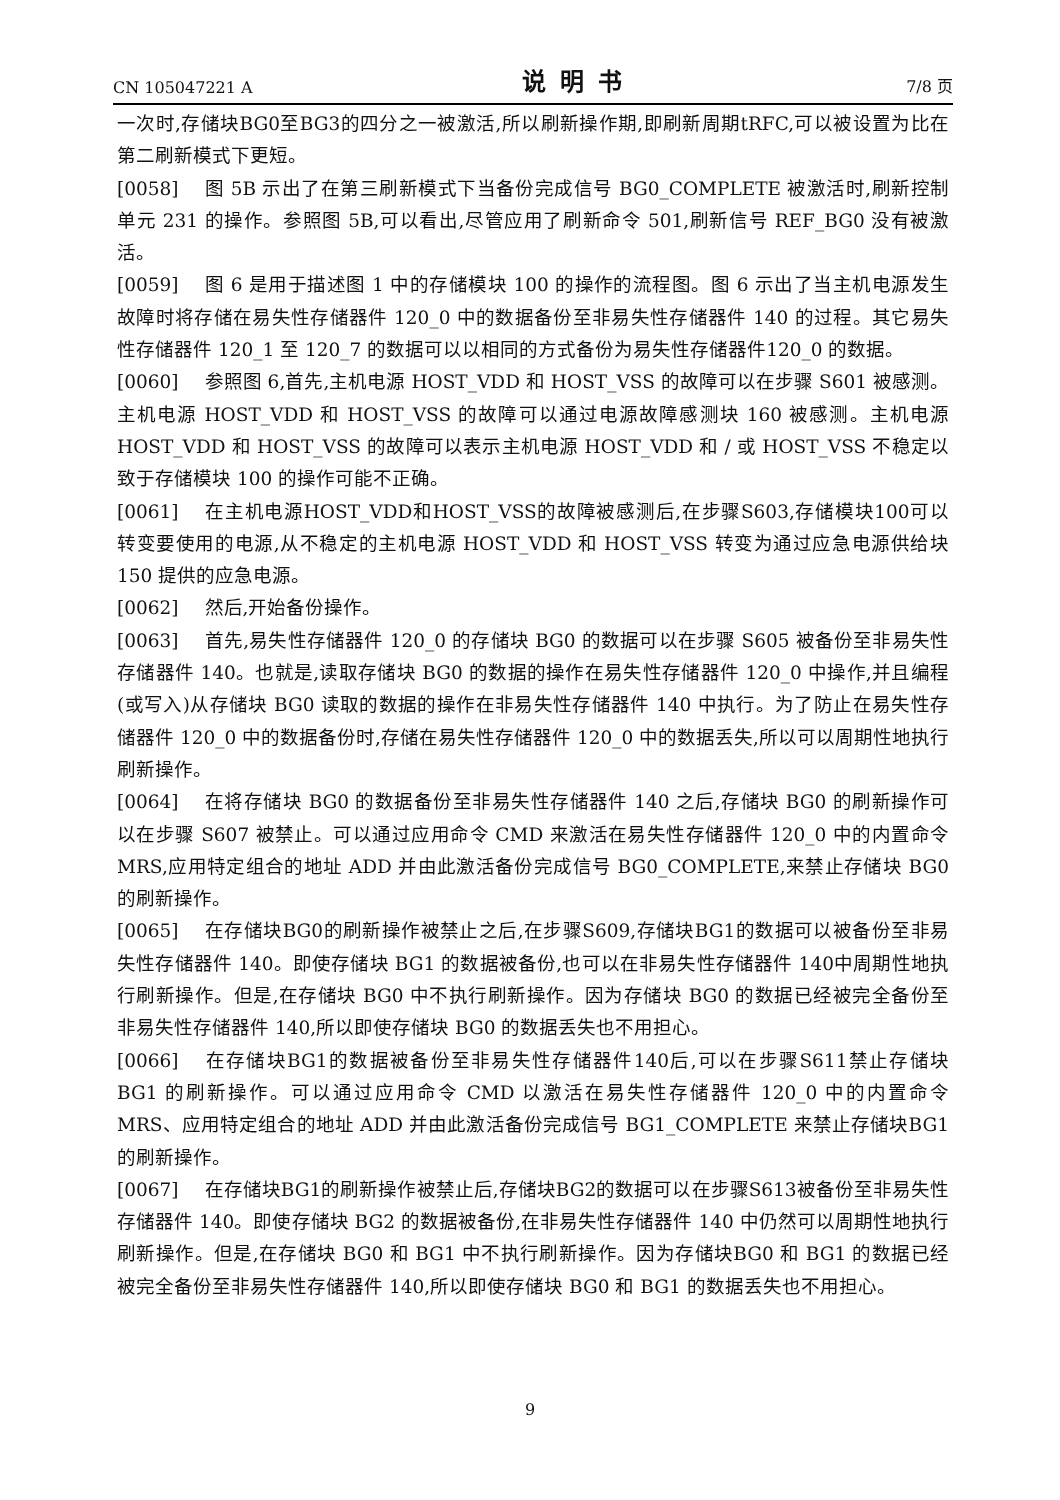CN 105047221 A 说明书 7/8 页
一次时,存储块BG0至BG3的四分之一被激活,所以刷新操作期,即刷新周期tRFC,可以被设置为比在第二刷新模式下更短。
[0058] 图 5B 示出了在第三刷新模式下当备份完成信号 BG0_COMPLETE 被激活时,刷新控制单元 231 的操作。参照图 5B,可以看出,尽管应用了刷新命令 501,刷新信号 REF_BG0 没有被激活。
[0059] 图 6 是用于描述图 1 中的存储模块 100 的操作的流程图。图 6 示出了当主机电源发生故障时将存储在易失性存储器件 120_0 中的数据备份至非易失性存储器件 140 的过程。其它易失性存储器件 120_1 至 120_7 的数据可以以相同的方式备份为易失性存储器件120_0 的数据。
[0060] 参照图 6,首先,主机电源 HOST_VDD 和 HOST_VSS 的故障可以在步骤 S601 被感测。主机电源 HOST_VDD 和 HOST_VSS 的故障可以通过电源故障感测块 160 被感测。主机电源HOST_VDD 和 HOST_VSS 的故障可以表示主机电源 HOST_VDD 和 / 或 HOST_VSS 不稳定以致于存储模块 100 的操作可能不正确。
[0061] 在主机电源HOST_VDD和HOST_VSS的故障被感测后,在步骤S603,存储模块100可以转变要使用的电源,从不稳定的主机电源 HOST_VDD 和 HOST_VSS 转变为通过应急电源供给块 150 提供的应急电源。
[0062] 然后,开始备份操作。
[0063] 首先,易失性存储器件 120_0 的存储块 BG0 的数据可以在步骤 S605 被备份至非易失性存储器件 140。也就是,读取存储块 BG0 的数据的操作在易失性存储器件 120_0 中操作,并且编程(或写入)从存储块 BG0 读取的数据的操作在非易失性存储器件 140 中执行。为了防止在易失性存储器件 120_0 中的数据备份时,存储在易失性存储器件 120_0 中的数据丢失,所以可以周期性地执行刷新操作。
[0064] 在将存储块 BG0 的数据备份至非易失性存储器件 140 之后,存储块 BG0 的刷新操作可以在步骤 S607 被禁止。可以通过应用命令 CMD 来激活在易失性存储器件 120_0 中的内置命令 MRS,应用特定组合的地址 ADD 并由此激活备份完成信号 BG0_COMPLETE,来禁止存储块 BG0 的刷新操作。
[0065] 在存储块BG0的刷新操作被禁止之后,在步骤S609,存储块BG1的数据可以被备份至非易失性存储器件 140。即使存储块 BG1 的数据被备份,也可以在非易失性存储器件 140中周期性地执行刷新操作。但是,在存储块 BG0 中不执行刷新操作。因为存储块 BG0 的数据已经被完全备份至非易失性存储器件 140,所以即使存储块 BG0 的数据丢失也不用担心。
[0066] 在存储块BG1的数据被备份至非易失性存储器件140后,可以在步骤S611禁止存储块 BG1 的刷新操作。可以通过应用命令 CMD 以激活在易失性存储器件 120_0 中的内置命令 MRS、应用特定组合的地址 ADD 并由此激活备份完成信号 BG1_COMPLETE 来禁止存储块BG1 的刷新操作。
[0067] 在存储块BG1的刷新操作被禁止后,存储块BG2的数据可以在步骤S613被备份至非易失性存储器件 140。即使存储块 BG2 的数据被备份,在非易失性存储器件 140 中仍然可以周期性地执行刷新操作。但是,在存储块 BG0 和 BG1 中不执行刷新操作。因为存储块BG0 和 BG1 的数据已经被完全备份至非易失性存储器件 140,所以即使存储块 BG0 和 BG1 的数据丢失也不用担心。
9